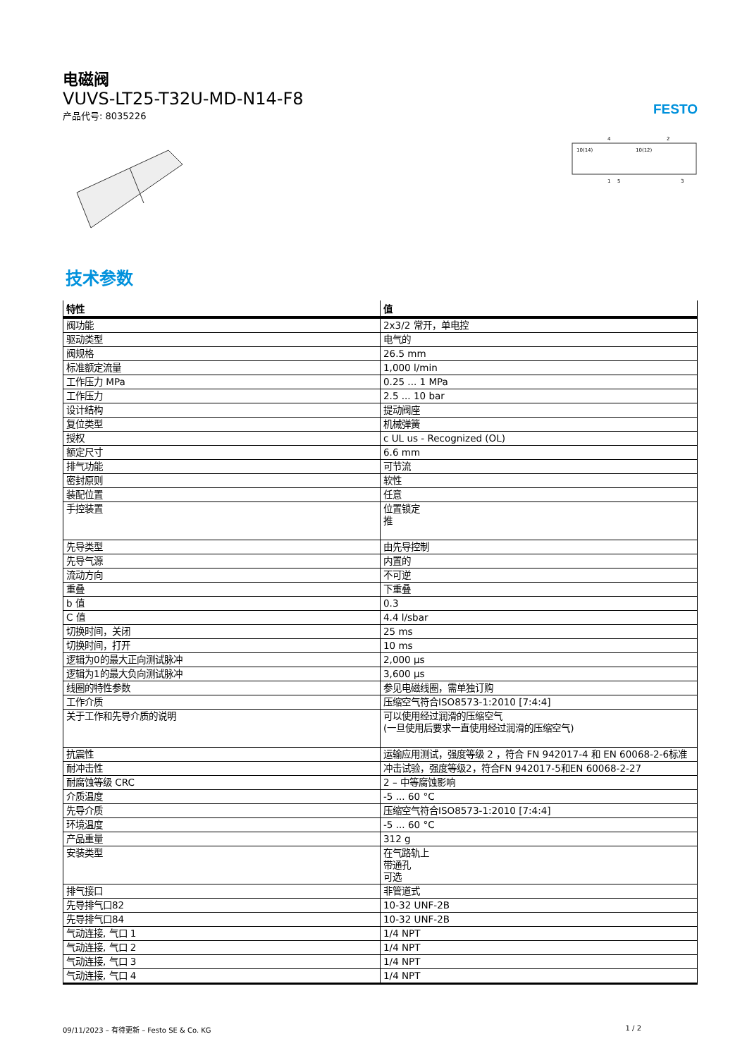电磁阀
VUVS-LT25-T32U-MD-N14-F8
产品代号: 8035226
FESTO
10(14)
10(12)
4
2
1
5
3
技术参数
| 特性 | 值 |
| --- | --- |
| 阀功能 | 2x3/2 常开，单电控 |
| 驱动类型 | 电气的 |
| 阀规格 | 26.5 mm |
| 标准额定流量 | 1,000 l/min |
| 工作压力 MPa | 0.25 ... 1 MPa |
| 工作压力 | 2.5 ... 10 bar |
| 设计结构 | 提动阀座 |
| 复位类型 | 机械弹簧 |
| 授权 | c UL us - Recognized (OL) |
| 额定尺寸 | 6.6 mm |
| 排气功能 | 可节流 |
| 密封原则 | 软性 |
| 装配位置 | 任意 |
| 手控装置 | 位置锁定 推 |
| 先导类型 | 由先导控制 |
| 先导气源 | 内置的 |
| 流动方向 | 不可逆 |
| 重叠 | 下重叠 |
| b 值 | 0.3 |
| C 值 | 4.4 l/sbar |
| 切换时间，关闭 | 25 ms |
| 切换时间，打开 | 10 ms |
| 逻辑为0的最大正向测试脉冲 | 2,000 μs |
| 逻辑为1的最大负向测试脉冲 | 3,600 μs |
| 线圈的特性参数 | 参见电磁线圈，需单独订购 |
| 工作介质 | 压缩空气符合ISO8573-1:2010 [7:4:4] |
| 关于工作和先导介质的说明 | 可以使用经过润滑的压缩空气 (一旦使用后要求一直使用经过润滑的压缩空气) |
| 抗震性 | 运输应用测试，强度等级 2 ，符合 FN 942017-4 和 EN 60068-2-6标准 |
| 耐冲击性 | 冲击试验，强度等级2，符合FN 942017-5和EN 60068-2-27 |
| 耐腐蚀等级 CRC | 2 – 中等腐蚀影响 |
| 介质温度 | -5 ... 60 °C |
| 先导介质 | 压缩空气符合ISO8573-1:2010 [7:4:4] |
| 环境温度 | -5 ... 60 °C |
| 产品重量 | 312 g |
| 安装类型 | 在气路轨上 带通孔 可选 |
| 排气接口 | 非管道式 |
| 先导排气口82 | 10-32 UNF-2B |
| 先导排气口84 | 10-32 UNF-2B |
| 气动连接, 气口 1 | 1/4 NPT |
| 气动连接, 气口 2 | 1/4 NPT |
| 气动连接, 气口 3 | 1/4 NPT |
| 气动连接, 气口 4 | 1/4 NPT |
09/11/2023 – 有待更新 – Festo SE & Co. KG 1 / 2